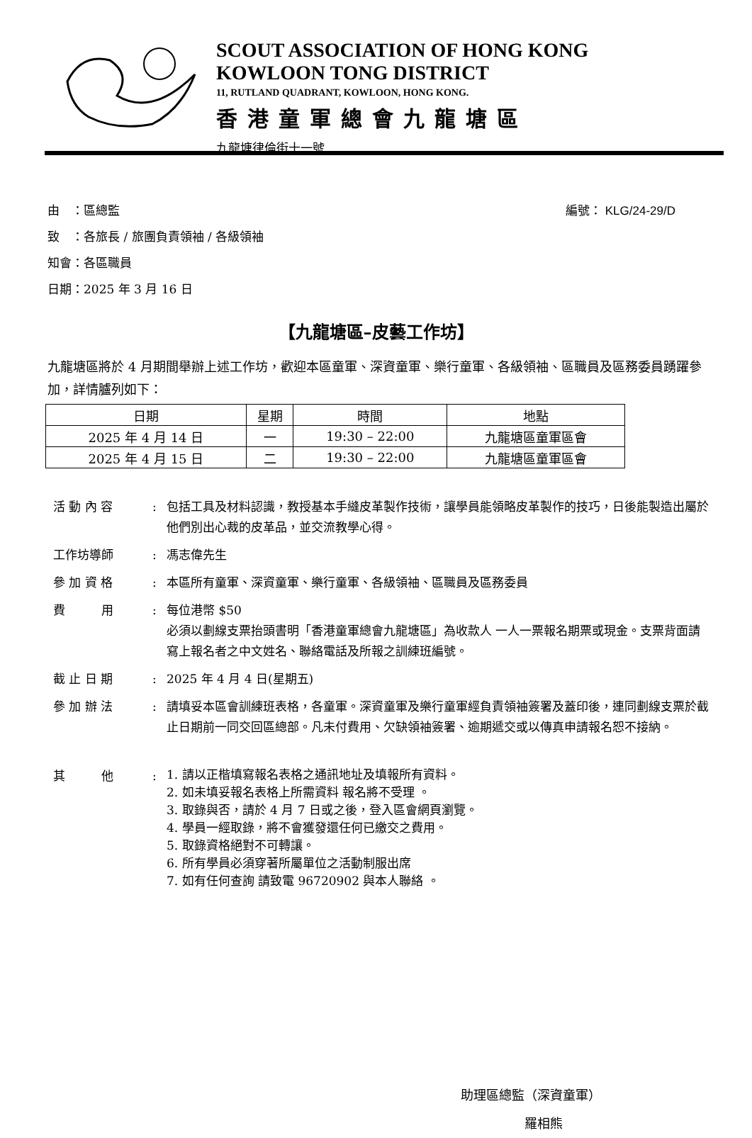SCOUT ASSOCIATION OF HONG KONG
KOWLOON TONG DISTRICT
11, RUTLAND QUADRANT, KOWLOON, HONG KONG.
香港童軍總會九龍塘區
九龍塘律倫街十一號
編號： KLG/24-29/D
由　：區總監
致　：各旅長 / 旅團負責領袖 / 各級領袖
知會：各區職員
日期：2025 年 3 月 16 日
【九龍塘區–皮藝工作坊】
九龍塘區將於 4 月期間舉辦上述工作坊，歡迎本區童軍、深資童軍、樂行童軍、各級領袖、區職員及區務委員踴躍參加，詳情臚列如下：
| 日期 | 星期 | 時間 | 地點 |
| --- | --- | --- | --- |
| 2025 年 4 月 14 日 | 一 | 19:30 – 22:00 | 九龍塘區童軍區會 |
| 2025 年 4 月 15 日 | 二 | 19:30 – 22:00 | 九龍塘區童軍區會 |
活 動 內 容
:
包括工具及材料認識，教授基本手縫皮革製作技術，讓學員能領略皮革製作的技巧，日後能製造出屬於他們別出心裁的皮革品，並交流教學心得。
工作坊導師
:
馮志偉先生
參 加 資 格
:
本區所有童軍、深資童軍、樂行童軍、各級領袖、區職員及區務委員
費　　　用
:
每位港幣 $50
必須以劃線支票抬頭書明「香港童軍總會九龍塘區」為收款人 一人一票報名期票或現金。支票背面請寫上報名者之中文姓名、聯絡電話及所報之訓練班編號。
截 止 日 期
:
2025 年 4 月 4 日(星期五)
參 加 辦 法
:
請填妥本區會訓練班表格，各童軍。深資童軍及樂行童軍經負責領袖簽署及蓋印後，連同劃線支票於截止日期前一同交回區總部。凡未付費用、欠缺領袖簽署、逾期遞交或以傳真申請報名恕不接納。
其　　　他
:
1. 請以正楷填寫報名表格之通訊地址及填報所有資料。
2. 如未填妥報名表格上所需資料 報名將不受理 。
3. 取錄與否，請於 4 月 7 日或之後，登入區會網頁瀏覽。
4. 學員一經取錄，將不會獲發還任何已繳交之費用。
5. 取錄資格絕對不可轉讓。
6. 所有學員必須穿著所屬單位之活動制服出席
7. 如有任何查詢 請致電 96720902 與本人聯絡 。
助理區總監（深資童軍）
羅相熊